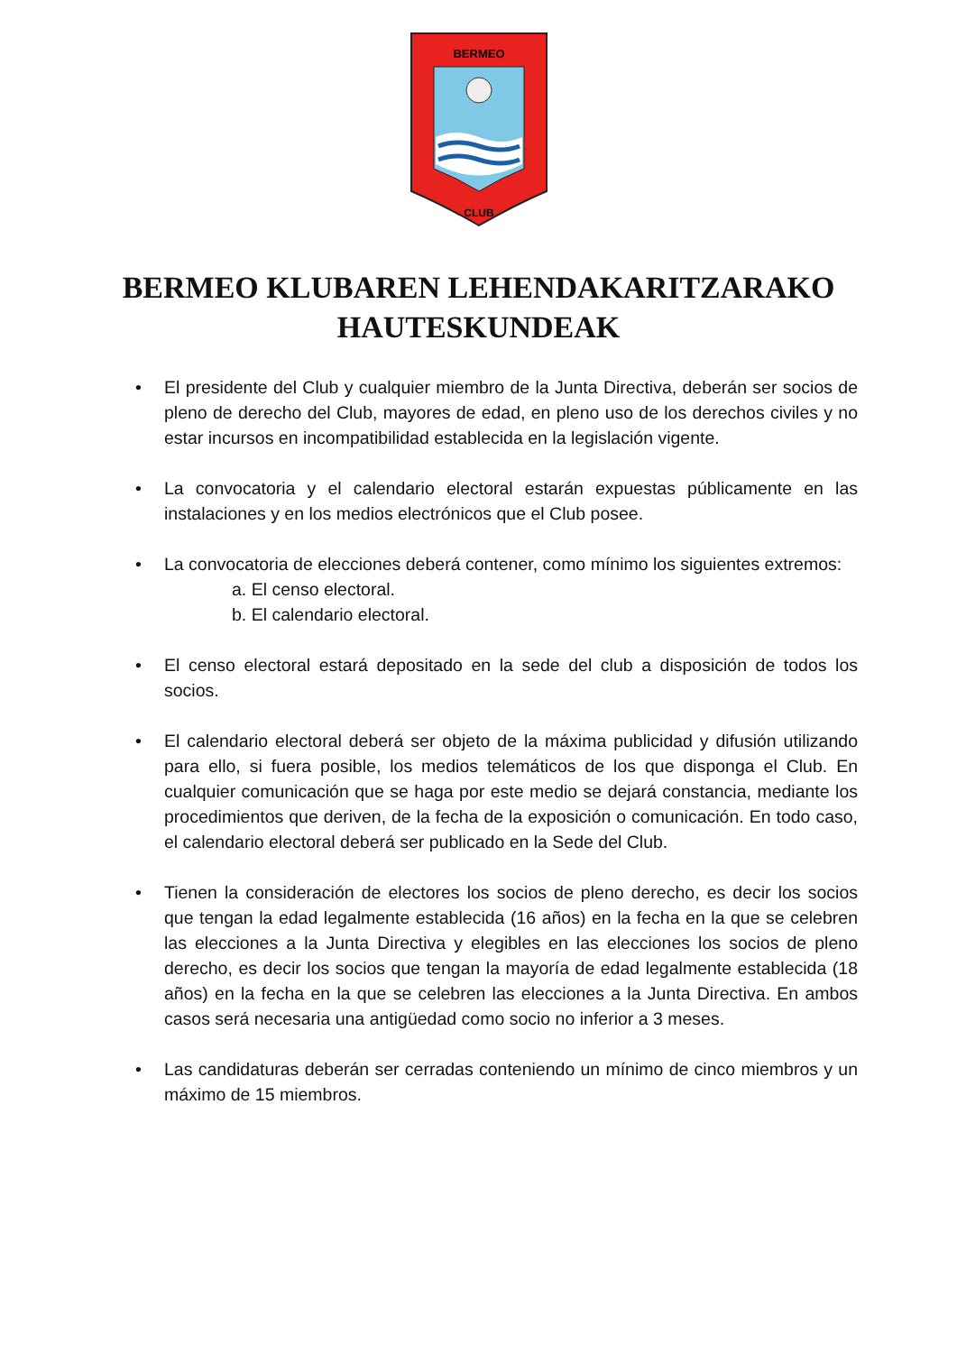BERMEO
CLUB
BERMEO KLUBAREN LEHENDAKARITZARAKO
HAUTESKUNDEAK
• El presidente del Club y cualquier miembro de la Junta Directiva, deberán ser socios de pleno de derecho del Club, mayores de edad, en pleno uso de los derechos civiles y no estar incursos en incompatibilidad establecida en la legislación vigente.
• La convocatoria y el calendario electoral estarán expuestas públicamente en las instalaciones y en los medios electrónicos que el Club posee.
• La convocatoria de elecciones deberá contener, como mínimo los siguientes extremos:
a. El censo electoral.
b. El calendario electoral.
• El censo electoral estará depositado en la sede del club a disposición de todos los socios.
• El calendario electoral deberá ser objeto de la máxima publicidad y difusión utilizando para ello, si fuera posible, los medios telemáticos de los que disponga el Club. En cualquier comunicación que se haga por este medio se dejará constancia, mediante los procedimientos que deriven, de la fecha de la exposición o comunicación. En todo caso, el calendario electoral deberá ser publicado en la Sede del Club.
• Tienen la consideración de electores los socios de pleno derecho, es decir los socios que tengan la edad legalmente establecida (16 años) en la fecha en la que se celebren las elecciones a la Junta Directiva y elegibles en las elecciones los socios de pleno derecho, es decir los socios que tengan la mayoría de edad legalmente establecida (18 años) en la fecha en la que se celebren las elecciones a la Junta Directiva. En ambos casos será necesaria una antigüedad como socio no inferior a 3 meses.
• Las candidaturas deberán ser cerradas conteniendo un mínimo de cinco miembros y un máximo de 15 miembros.